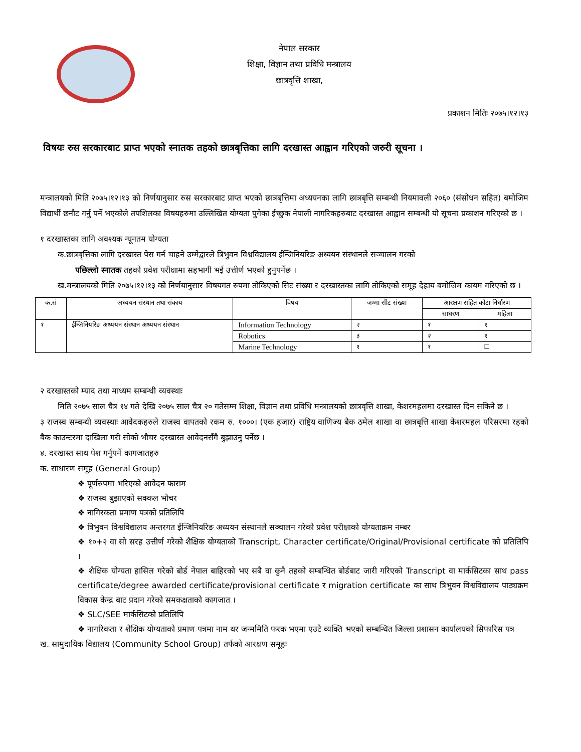नेपाल सरकार
शिक्षा, विज्ञान तथा प्रविधि मन्त्रालय
छात्रवृत्ति शाखा,
प्रकाशन मितिः २०७५।१२।१३
विषयः रुस सरकारबाट प्राप्त भएको स्नातक तहको छात्रबृत्तिका लागि दरखास्त आह्वान गरिएको जरुरी सूचना ।
मन्त्रालयको मिति २०७५।१२।१३ को निर्णयानुसार रुस सरकारबाट प्राप्त भएको छात्रबृत्तिमा अध्ययनका लागि छात्रबृत्ति सम्बन्धी नियमावली २०६० (संसोधन सहित) बमोजिम विद्यार्थी छनौट गर्नु पर्ने भएकोले तपशिलका विषयहरुमा उल्लिखित योग्यता पुगेका ईच्छुक नेपाली नागरिकहरुबाट दरखास्त आह्वान सम्बन्धी यो सूचना प्रकाशन गरिएको छ ।
१ दरखास्तका लागि अवश्यक न्यूनतम योग्यता
क.छात्रबृत्तिका लागि दरखास्त पेस गर्न चाहने उम्मेद्वारले त्रिभुवन विश्वविद्यालय ईन्जिनियरिङ अध्ययन संस्थानले सञ्चालन गरको
पछिल्लो स्नातक तहको प्रवेश परीक्षामा सहभागी भई उत्तीर्ण भएको हुनुपर्नेछ ।
ख.मन्त्रालयको मिति २०७५।१२।१३ को निर्णयानुसार विषयगत रुपमा तोकिएको सिट संख्या र दरखास्तका लागि तोकिएको समूह देहाय बमोजिम कायम गरिएको छ ।
| क.सं | अध्ययन संस्थान तथा संकाय | विषय | जम्मा सीट संख्या | आरक्षण सहित कोटा निर्धारण | |
| --- | --- | --- | --- | --- | --- |
| | | | | साधरण | महिला |
| १ | ईन्जिनियरिङ अध्ययन संस्थान अध्ययन संस्थान | Information Technology | २ | १ | १ |
| | | Robotics | ३ | २ | १ |
| | | Marine Technology | १ | १ | ☐ |
२ दरखास्तको म्याद तथा माध्यम सम्बन्धी व्यवस्थाः
मिति २०७५ साल चैत्र १४ गते देखि २०७५ साल चैत्र २० गतेसम्म शिक्षा, विज्ञान तथा प्रविधि मन्त्रालयको छात्रवृत्ति शाखा, केशरमहलमा दरखास्त दिन सकिने छ ।
३ राजस्व सम्बन्धी व्यवस्थाः आवेदकहरुले राजस्व वापतको रकम रु. १०००। (एक हजार) राष्ट्रिय वाणिज्य बैक ठमेल शाखा वा छात्रबृत्ति शाखा केशरमहल परिसरमा रहको बैक काउन्टरमा दाखिला गरी सोको भौचर दरखास्त आवेदनसँगै बुझाउनु पर्नेछ ।
४. दरखास्त साथ पेश गर्नुपर्ने कागजातहरु
क. साधारण समूह (General Group)
❖ पूर्णरुपमा भरिएको आवेदन फाराम
❖ राजस्व बुझाएको सक्कल भौचर
❖ नागिरकता प्रमाण पत्रको प्रतिलिपि
❖ त्रिभुवन विश्वविद्यालय अन्तरगत ईन्जिनियरिङ अध्ययन संस्थानले सञ्चालन गरेको प्रवेश परीक्षाको योग्यताक्रम नम्बर
❖ १०+२ वा सो सरह उत्तीर्ण गरेको शैक्षिक योग्यताको Transcript, Character certificate/Original/Provisional certificate को प्रतिलिपि ।
❖ शैक्षिक योग्यता हासिल गरेको बोर्ड नेपाल बाहिरको भए सबै वा कुनै तहको सम्बन्धित बोर्डबाट जारी गरिएको Transcript वा मार्कसिटका साथ pass certificate/degree awarded certificate/provisional certificate र migration certificate का साथ त्रिभुवन विश्वविद्यालय पाठ्यक्रम विकास केन्द्र बाट प्रदान गरेको समकक्षताको कागजात ।
❖ SLC/SEE मार्कसिटको प्रतिलिपि
❖ नागरिकता र शैक्षिक योग्यताको प्रमाण पत्रमा नाम थर जन्ममिति फरक भएमा एउटै व्यक्ति भएको सम्बन्धित जिल्ला प्रशासन कार्यालयको सिफारिस पत्र
ख. सामुदायिक विद्यालय (Community School Group) तर्फको आरक्षण समूहः